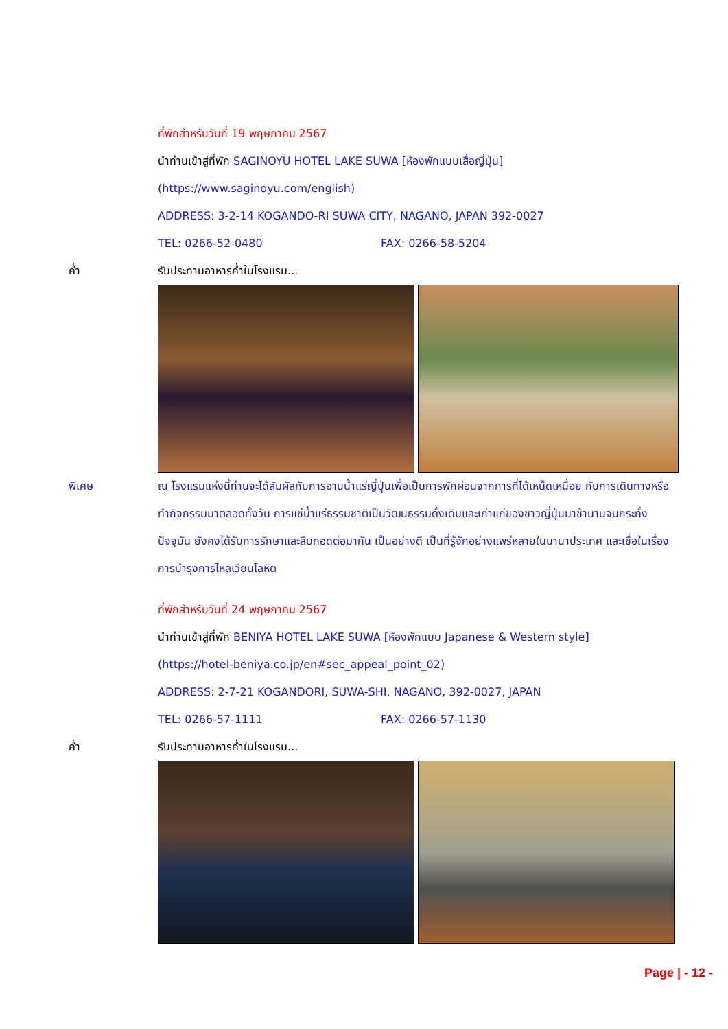ที่พักสำหรับวันที่ 19 พฤษภาคม 2567
นำท่านเข้าสู่ที่พัก SAGINOYU HOTEL LAKE SUWA [ห้องพักแบบเสื่อญี่ปุ่น]
(https://www.saginoyu.com/english)
ADDRESS: 3-2-14 KOGANDO-RI SUWA CITY, NAGANO, JAPAN 392-0027
TEL: 0266-52-0480 FAX: 0266-58-5204
ค่ำ รับประทานอาหารค่ำในโรงแรม...
พิเศษ ณ โรงแรมแห่งนี้ท่านจะได้สัมผัสกับการอาบน้ำแร่ญี่ปุ่นเพื่อเป็นการพักผ่อนจากการที่ได้เหน็ดเหนื่อย กับการเดินทางหรือทำกิจกรรมมาตลอดทั้งวัน การแช่น้ำแร่ธรรมชาติเป็นวัฒนธรรมดั้งเดิมและเก่าแก่ของชาวญี่ปุ่นมาช้านานจนกระทั่งปัจจุบัน ยังคงได้รับการรักษาและสืบทอดต่อมากัน เป็นอย่างดี เป็นที่รู้จักอย่างแพร่หลายในนานาประเทศ และเชื่อในเรื่องการบำรุงการไหลเวียนโลหิต
ที่พักสำหรับวันที่ 24 พฤษภาคม 2567
นำท่านเข้าสู่ที่พัก BENIYA HOTEL LAKE SUWA [ห้องพักแบบ Japanese & Western style]
(https://hotel-beniya.co.jp/en#sec_appeal_point_02)
ADDRESS: 2-7-21 KOGANDORI, SUWA-SHI, NAGANO, 392-0027, JAPAN
TEL: 0266-57-1111 FAX: 0266-57-1130
ค่ำ รับประทานอาหารค่ำในโรงแรม...
Page | - 12 -